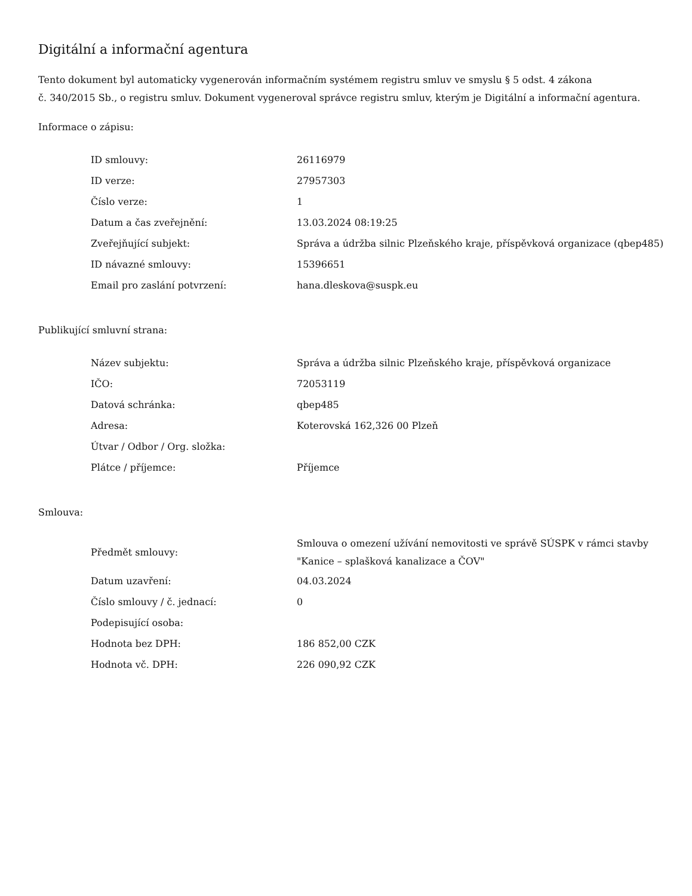Digitální a informační agentura
Tento dokument byl automaticky vygenerován informačním systémem registru smluv ve smyslu § 5 odst. 4 zákona
č. 340/2015 Sb., o registru smluv. Dokument vygeneroval správce registru smluv, kterým je Digitální a informační agentura.
Informace o zápisu:
| ID smlouvy: | 26116979 |
| ID verze: | 27957303 |
| Číslo verze: | 1 |
| Datum a čas zveřejnění: | 13.03.2024 08:19:25 |
| Zveřejňující subjekt: | Správa a údržba silnic Plzeňského kraje, příspěvková organizace (qbep485) |
| ID návazné smlouvy: | 15396651 |
| Email pro zaslání potvrzení: | hana.dleskova@suspk.eu |
Publikující smluvní strana:
| Název subjektu: | Správa a údržba silnic Plzeňského kraje, příspěvková organizace |
| IČO: | 72053119 |
| Datová schránka: | qbep485 |
| Adresa: | Koterovská 162,326 00 Plzeň |
| Útvar / Odbor / Org. složka: | |
| Plátce / příjemce: | Příjemce |
Smlouva:
| Předmět smlouvy: | Smlouva o omezení užívání nemovitosti ve správě SÚSPK v rámci stavby "Kanice – splašková kanalizace a ČOV" |
| Datum uzavření: | 04.03.2024 |
| Číslo smlouvy / č. jednací: | 0 |
| Podepisující osoba: | |
| Hodnota bez DPH: | 186 852,00 CZK |
| Hodnota vč. DPH: | 226 090,92 CZK |